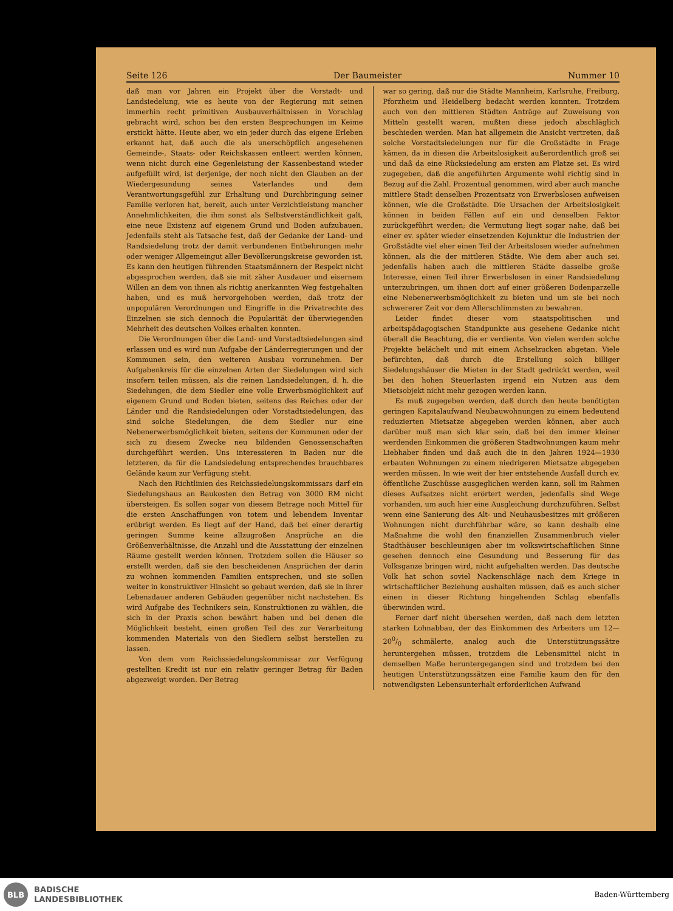Seite 126 Der Baumeister Nummer 10
daß man vor Jahren ein Projekt über die Vorstadt- und Landsiedelung, wie es heute von der Regierung mit seinen immerhin recht primitiven Ausbauverhältnissen in Vorschlag gebracht wird, schon bei den ersten Besprechungen im Keime erstickt hätte. Heute aber, wo ein jeder durch das eigene Erleben erkannt hat, daß auch die als unerschöpflich angesehenen Gemeinde-, Staats- oder Reichskassen entleert werden können, wenn nicht durch eine Gegenleistung der Kassenbestand wieder aufgefüllt wird, ist derjenige, der noch nicht den Glauben an der Wiedergesundung seines Vaterlandes und dem Verantwortungsgefühl zur Erhaltung und Durchbringung seiner Familie verloren hat, bereit, auch unter Verzichtleistung mancher Annehmlichkeiten, die ihm sonst als Selbstverständlichkeit galt, eine neue Existenz auf eigenem Grund und Boden aufzubauen. Jedenfalls steht als Tatsache fest, daß der Gedanke der Land- und Randsiedelung trotz der damit verbundenen Entbehrungen mehr oder weniger Allgemeingut aller Bevölkerungskreise geworden ist. Es kann den heutigen führenden Staatsmännern der Respekt nicht abgesprochen werden, daß sie mit zäher Ausdauer und eisernem Willen an dem von ihnen als richtig anerkannten Weg festgehalten haben, und es muß hervorgehoben werden, daß trotz der unpopulären Verordnungen und Eingriffe in die Privatrechte des Einzelnen sie sich dennoch die Popularität der überwiegenden Mehrheit des deutschen Volkes erhalten konnten.
Die Verordnungen über die Land- und Vorstadtsiedelungen sind erlassen und es wird nun Aufgabe der Länderregierungen und der Kommunen sein, den weiteren Ausbau vorzunehmen. Der Aufgabenkreis für die einzelnen Arten der Siedelungen wird sich insofern teilen müssen, als die reinen Landsiedelungen, d. h. die Siedelungen, die dem Siedler eine volle Erwerbsmöglichkeit auf eigenem Grund und Boden bieten, seitens des Reiches oder der Länder und die Randsiedelungen oder Vorstadtsiedelungen, das sind solche Siedelungen, die dem Siedler nur eine Nebenerwerbsmöglichkeit bieten, seitens der Kommunen oder der sich zu diesem Zwecke neu bildenden Genossenschaften durchgeführt werden. Uns interessieren in Baden nur die letzteren, da für die Landsiedelung entsprechendes brauchbares Gelände kaum zur Verfügung steht.
Nach den Richtlinien des Reichssiedelungskommissars darf ein Siedelungshaus an Baukosten den Betrag von 3000 RM nicht übersteigen. Es sollen sogar von diesem Betrage noch Mittel für die ersten Anschaffungen von totem und lebendem Inventar erübrigt werden. Es liegt auf der Hand, daß bei einer derartig geringen Summe keine allzugroßen Ansprüche an die Größenverhältnisse, die Anzahl und die Ausstattung der einzelnen Räume gestellt werden können. Trotzdem sollen die Häuser so erstellt werden, daß sie den bescheidenen Ansprüchen der darin zu wohnen kommenden Familien entsprechen, und sie sollen weiter in konstruktiver Hinsicht so gebaut werden, daß sie in ihrer Lebensdauer anderen Gebäuden gegenüber nicht nachstehen. Es wird Aufgabe des Technikers sein, Konstruktionen zu wählen, die sich in der Praxis schon bewährt haben und bei denen die Möglichkeit besteht, einen großen Teil des zur Verarbeitung kommenden Materials von den Siedlern selbst herstellen zu lassen.
Von dem vom Reichssiedelungskommissar zur Verfügung gestellten Kredit ist nur ein relativ geringer Betrag für Baden abgezweigt worden. Der Betrag
war so gering, daß nur die Städte Mannheim, Karlsruhe, Freiburg, Pforzheim und Heidelberg bedacht werden konnten. Trotzdem auch von den mittleren Städten Anträge auf Zuweisung von Mitteln gestellt waren, mußten diese jedoch abschläglich beschieden werden. Man hat allgemein die Ansicht vertreten, daß solche Vorstadtsiedelungen nur für die Großstädte in Frage kämen, da in diesen die Arbeitslosigkeit außerordentlich groß sei und daß da eine Rücksiedelung am ersten am Platze sei. Es wird zugegeben, daß die angeführten Argumente wohl richtig sind in Bezug auf die Zahl. Prozentual genommen, wird aber auch manche mittlere Stadt denselben Prozentsatz von Erwerbslosen aufweisen können, wie die Großstädte. Die Ursachen der Arbeitslosigkeit können in beiden Fällen auf ein und denselben Faktor zurückgeführt werden; die Vermutung liegt sogar nahe, daß bei einer ev. später wieder einsetzenden Kojunktur die Industrien der Großstädte viel eher einen Teil der Arbeitslosen wieder aufnehmen können, als die der mittleren Städte. Wie dem aber auch sei, jedenfalls haben auch die mittleren Städte dasselbe große Interesse, einen Teil ihrer Erwerbslosen in einer Randsiedelung unterzubringen, um ihnen dort auf einer größeren Bodenparzelle eine Nebenerwerbsmöglichkeit zu bieten und um sie bei noch schwererer Zeit vor dem Allerschlimmsten zu bewahren.
Leider findet dieser vom staatspolitischen und arbeitspädagogischen Standpunkte aus gesehene Gedanke nicht überall die Beachtung, die er verdiente. Von vielen werden solche Projekte belächelt und mit einem Achselzucken abgetan. Viele befürchten, daß durch die Erstellung solch billiger Siedelungshäuser die Mieten in der Stadt gedrückt werden, weil bei den hohen Steuerlasten irgend ein Nutzen aus dem Mietsobjekt nicht mehr gezogen werden kann.
Es muß zugegeben werden, daß durch den heute benötigten geringen Kapitalaufwand Neubauwohnungen zu einem bedeutend reduzierten Mietsatze abgegeben werden können, aber auch darüber muß man sich klar sein, daß bei den immer kleiner werdenden Einkommen die größeren Stadtwohnungen kaum mehr Liebhaber finden und daß auch die in den Jahren 1924—1930 erbauten Wohnungen zu einem niedrigeren Mietsatze abgegeben werden müssen. In wie weit der hier entstehende Ausfall durch ev. öffentliche Zuschüsse ausgeglichen werden kann, soll im Rahmen dieses Aufsatzes nicht erörtert werden, jedenfalls sind Wege vorhanden, um auch hier eine Ausgleichung durchzuführen. Selbst wenn eine Sanierung des Alt- und Neuhausbesitzes mit größeren Wohnungen nicht durchführbar wäre, so kann deshalb eine Maßnahme die wohl den finanziellen Zusammenbruch vieler Stadthäuser beschleunigen aber im volkswirtschaftlichen Sinne gesehen dennoch eine Gesundung und Besserung für das Volksganze bringen wird, nicht aufgehalten werden. Das deutsche Volk hat schon soviel Nackenschläge nach dem Kriege in wirtschaftlicher Beziehung aushalten müssen, daß es auch sicher einen in dieser Richtung hingehenden Schlag ebenfalls überwinden wird.
Ferner darf nicht übersehen werden, daß nach dem letzten starken Lohnabbau, der das Einkommen des Arbeiters um 12—200/0 schmälerte, analog auch die Unterstützungssätze heruntergehen müssen, trotzdem die Lebensmittel nicht in demselben Maße heruntergegangen sind und trotzdem bei den heutigen Unterstützungssätzen eine Familie kaum den für den notwendigsten Lebensunterhalt erforderlichen Aufwand
BLB
BADISCHE
LANDESBIBLIOTHEK
Baden-Württemberg